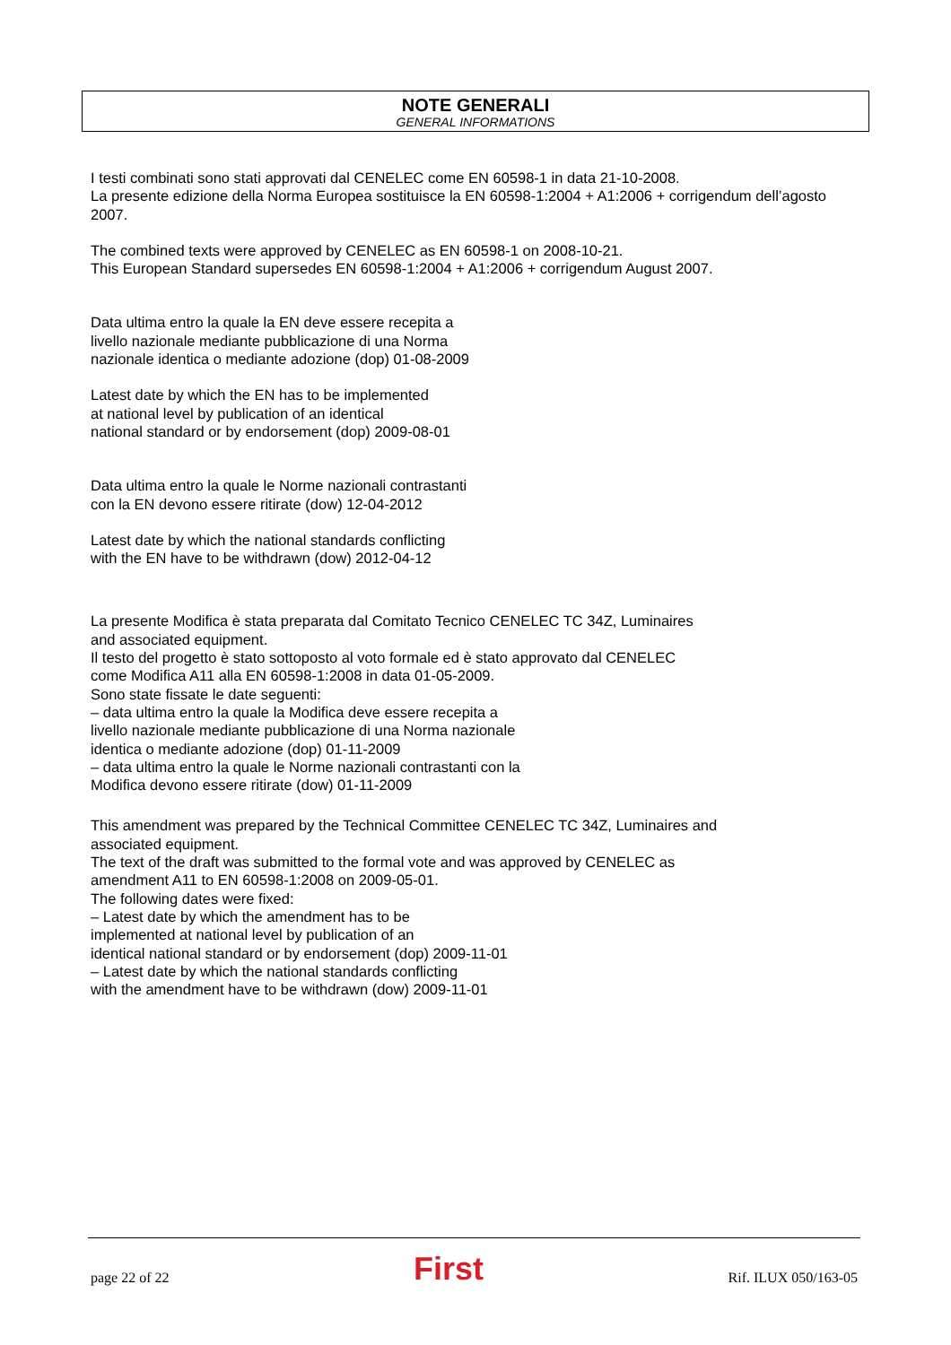NOTE GENERALI
GENERAL INFORMATIONS
I testi combinati sono stati approvati dal CENELEC come EN 60598-1 in data 21-10-2008.
La presente edizione della Norma Europea sostituisce la EN 60598-1:2004 + A1:2006 + corrigendum dell’agosto 2007.
The combined texts were approved by CENELEC as EN 60598-1 on 2008-10-21.
This European Standard supersedes EN 60598-1:2004 + A1:2006 + corrigendum August 2007.
Data ultima entro la quale la EN deve essere recepita a
livello nazionale mediante pubblicazione di una Norma
nazionale identica o mediante adozione (dop) 01-08-2009
Latest date by which the EN has to be implemented
at national level by publication of an identical
national standard or by endorsement (dop) 2009-08-01
Data ultima entro la quale le Norme nazionali contrastanti
con la EN devono essere ritirate (dow) 12-04-2012
Latest date by which the national standards conflicting
with the EN have to be withdrawn (dow) 2012-04-12
La presente Modifica è stata preparata dal Comitato Tecnico CENELEC TC 34Z, Luminaires
and associated equipment.
Il testo del progetto è stato sottoposto al voto formale ed è stato approvato dal CENELEC
come Modifica A11 alla EN 60598-1:2008 in data 01-05-2009.
Sono state fissate le date seguenti:
– data ultima entro la quale la Modifica deve essere recepita a
livello nazionale mediante pubblicazione di una Norma nazionale
identica o mediante adozione (dop) 01-11-2009
– data ultima entro la quale le Norme nazionali contrastanti con la
Modifica devono essere ritirate (dow) 01-11-2009
This amendment was prepared by the Technical Committee CENELEC TC 34Z, Luminaires and
associated equipment.
The text of the draft was submitted to the formal vote and was approved by CENELEC as
amendment A11 to EN 60598-1:2008 on 2009-05-01.
The following dates were fixed:
– Latest date by which the amendment has to be
implemented at national level by publication of an
identical national standard or by endorsement (dop) 2009-11-01
– Latest date by which the national standards conflicting
with the amendment have to be withdrawn (dow) 2009-11-01
page 22 of 22 First Rif. ILUX 050/163-05